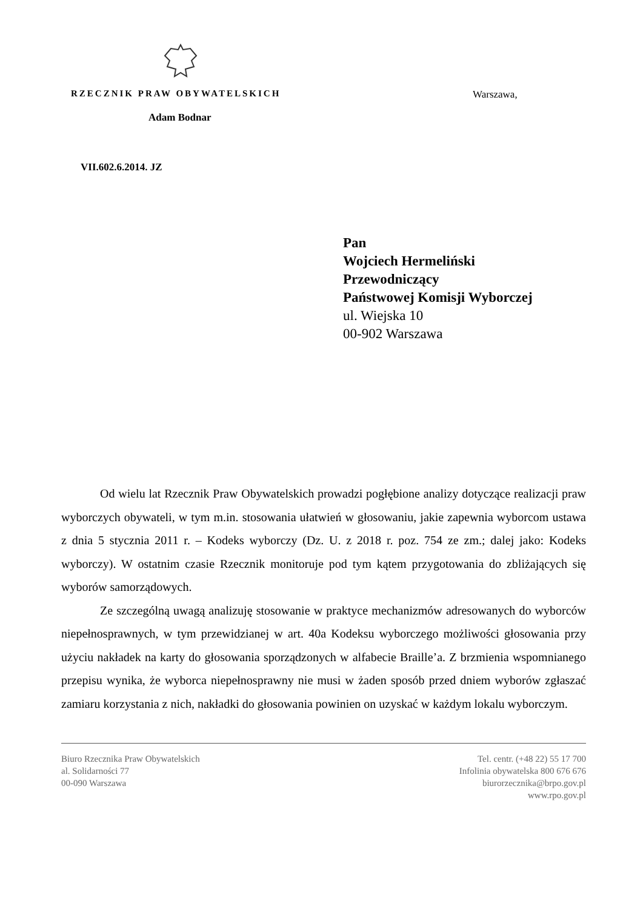RZECZNIK PRAW OBYWATELSKICH Warszawa,
Adam Bodnar
VII.602.6.2014. JZ
Pan
Wojciech Hermeliński
Przewodniczący
Państwowej Komisji Wyborczej
ul. Wiejska 10
00-902 Warszawa
Od wielu lat Rzecznik Praw Obywatelskich prowadzi pogłębione analizy dotyczące realizacji praw wyborczych obywateli, w tym m.in. stosowania ułatwień w głosowaniu, jakie zapewnia wyborcom ustawa z dnia 5 stycznia 2011 r. – Kodeks wyborczy (Dz. U. z 2018 r. poz. 754 ze zm.; dalej jako: Kodeks wyborczy). W ostatnim czasie Rzecznik monitoruje pod tym kątem przygotowania do zbliżających się wyborów samorządowych.
Ze szczególną uwagą analizuję stosowanie w praktyce mechanizmów adresowanych do wyborców niepełnosprawnych, w tym przewidzianej w art. 40a Kodeksu wyborczego możliwości głosowania przy użyciu nakładek na karty do głosowania sporządzonych w alfabecie Braille’a. Z brzmienia wspomnianego przepisu wynika, że wyborca niepełnosprawny nie musi w żaden sposób przed dniem wyborów zgłaszać zamiaru korzystania z nich, nakładki do głosowania powinien on uzyskać w każdym lokalu wyborczym.
Biuro Rzecznika Praw Obywatelskich
al. Solidarności 77
00-090 Warszawa
Tel. centr. (+48 22) 55 17 700
Infolinia obywatelska 800 676 676
biurorzecznika@brpo.gov.pl
www.rpo.gov.pl